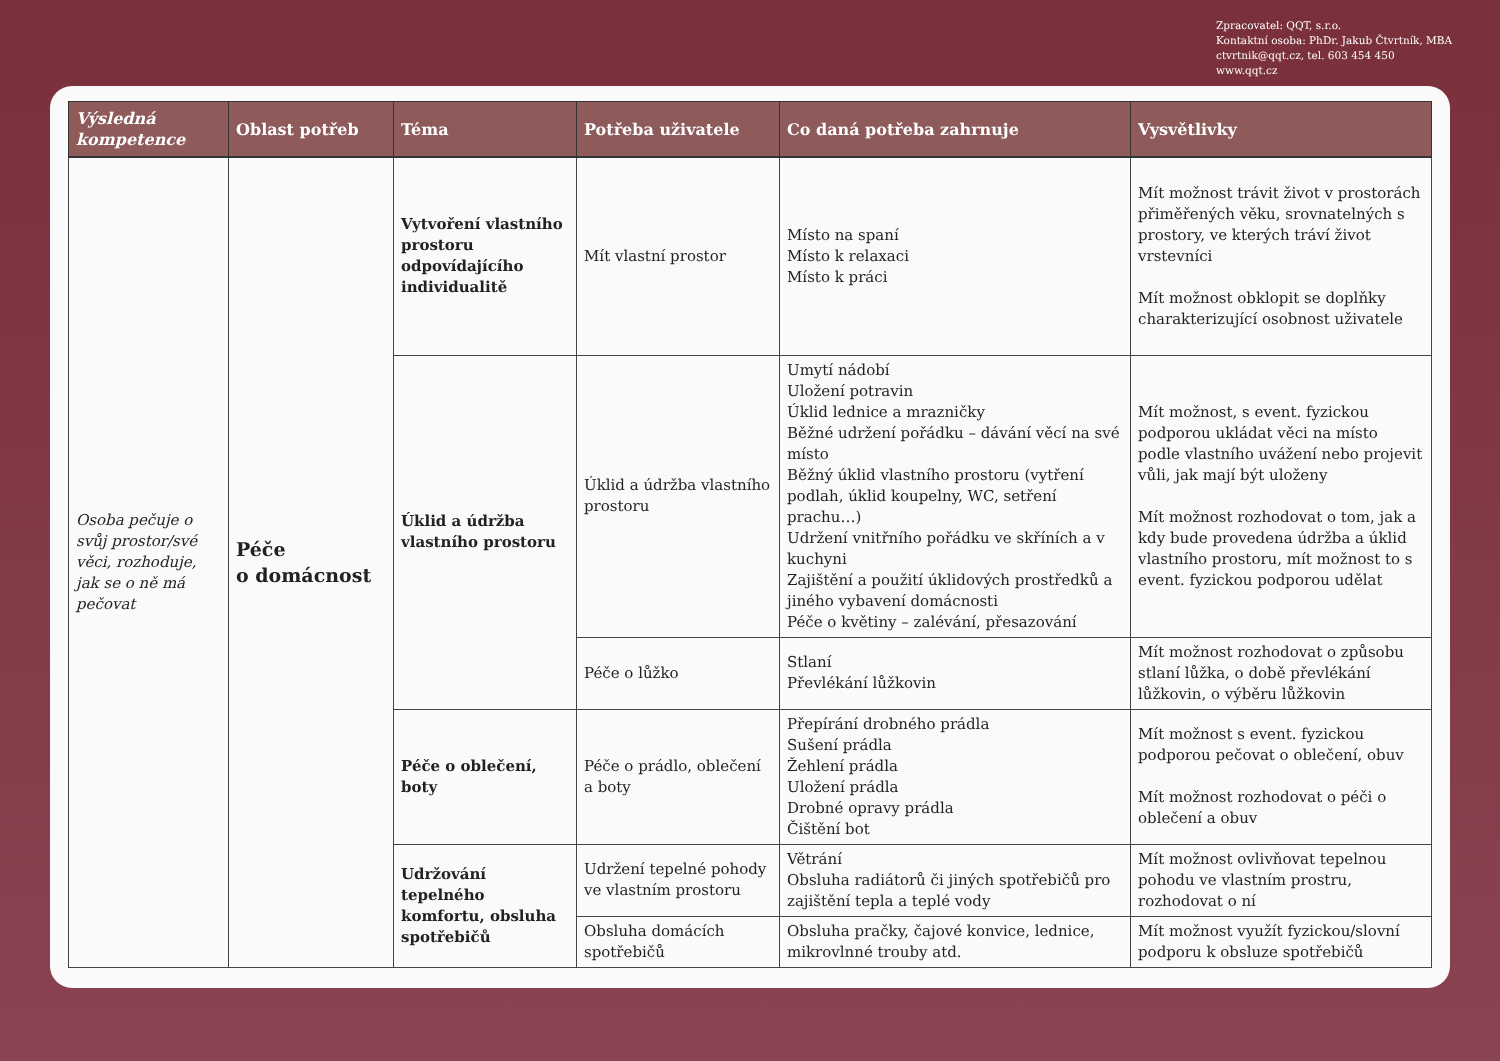Zpracovatel: QQT, s.r.o.
Kontaktní osoba: PhDr. Jakub Čtvrtník, MBA
ctvrtnik@qqt.cz, tel. 603 454 450
www.qqt.cz
| Výsledná kompetence | Oblast potřeb | Téma | Potřeba uživatele | Co daná potřeba zahrnuje | Vysvětlivky |
| --- | --- | --- | --- | --- | --- |
| Osoba pečuje o svůj prostor/své věci, rozhoduje, jak se o ně má pečovat | Péče o domácnost | Vytvoření vlastního prostoru odpovídajícího individualitě | Mít vlastní prostor | Místo na spaní Místo k relaxaci Místo k práci | Mít možnost trávit život v prostorách přiměřených věku, srovnatelných s prostory, ve kterých tráví život vrstevníci Mít možnost obklopit se doplňky charakterizující osobnost uživatele |
| | | Úklid a údržba vlastního prostoru | Úklid a údržba vlastního prostoru | Umytí nádobí Uložení potravin Úklid lednice a mrazničky Běžné udržení pořádku – dávání věcí na své místo Běžný úklid vlastního prostoru (vytření podlah, úklid koupelny, WC, setření prachu…) Udržení vnitřního pořádku ve skříních a v kuchyni Zajištění a použití úklidových prostředků a jiného vybavení domácnosti Péče o květiny – zalévání, přesazování | Mít možnost, s event. fyzickou podporou ukládat věci na místo podle vlastního uvážení nebo projevit vůli, jak mají být uloženy Mít možnost rozhodovat o tom, jak a kdy bude provedena údržba a úklid vlastního prostoru, mít možnost to s event. fyzickou podporou udělat |
| | | | Péče o lůžko | Stlaní Převlékání lůžkovin | Mít možnost rozhodovat o způsobu stlaní lůžka, o době převlékání lůžkovin, o výběru lůžkovin |
| | | Péče o oblečení, boty | Péče o prádlo, oblečení a boty | Přepírání drobného prádla Sušení prádla Žehlení prádla Uložení prádla Drobné opravy prádla Čištění bot | Mít možnost s event. fyzickou podporou pečovat o oblečení, obuv Mít možnost rozhodovat o péči o oblečení a obuv |
| | | Udržování tepelného komfortu, obsluha spotřebičů | Udržení tepelné pohody ve vlastním prostoru | Větrání Obsluha radiátorů či jiných spotřebičů pro zajištění tepla a teplé vody | Mít možnost ovlivňovat tepelnou pohodu ve vlastním prostru, rozhodovat o ní |
| | | | Obsluha domácích spotřebičů | Obsluha pračky, čajové konvice, lednice, mikrovlnné trouby atd. | Mít možnost využít fyzickou/slovní podporu k obsluze spotřebičů |